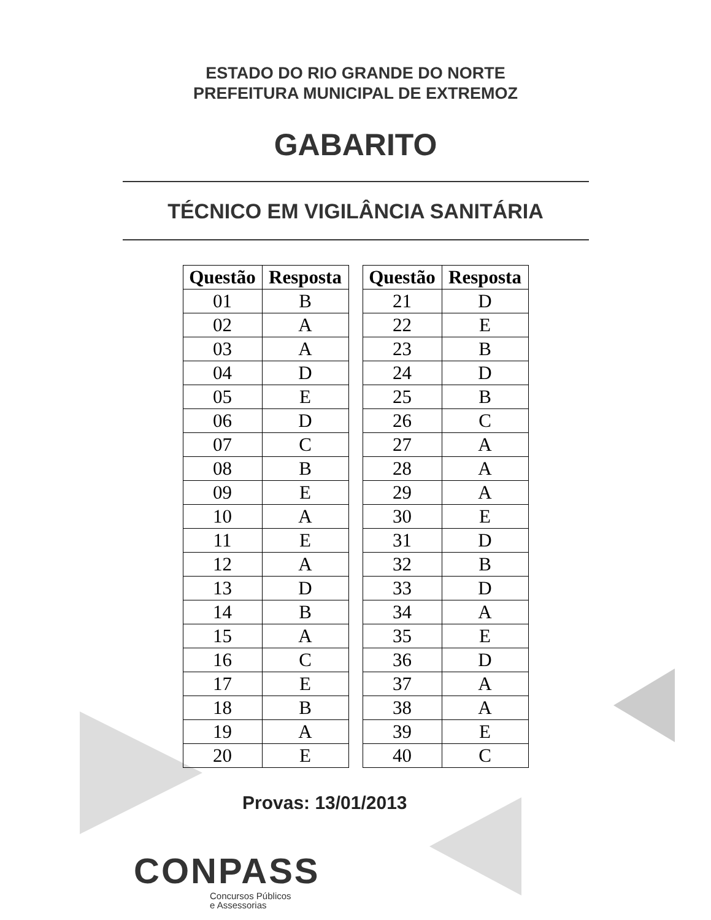ESTADO DO RIO GRANDE DO NORTE
PREFEITURA MUNICIPAL DE EXTREMOZ
GABARITO
TÉCNICO EM VIGILÂNCIA SANITÁRIA
| Questão | Resposta |
| --- | --- |
| 01 | B |
| 02 | A |
| 03 | A |
| 04 | D |
| 05 | E |
| 06 | D |
| 07 | C |
| 08 | B |
| 09 | E |
| 10 | A |
| 11 | E |
| 12 | A |
| 13 | D |
| 14 | B |
| 15 | A |
| 16 | C |
| 17 | E |
| 18 | B |
| 19 | A |
| 20 | E |
| Questão | Resposta |
| --- | --- |
| 21 | D |
| 22 | E |
| 23 | B |
| 24 | D |
| 25 | B |
| 26 | C |
| 27 | A |
| 28 | A |
| 29 | A |
| 30 | E |
| 31 | D |
| 32 | B |
| 33 | D |
| 34 | A |
| 35 | E |
| 36 | D |
| 37 | A |
| 38 | A |
| 39 | E |
| 40 | C |
Provas: 13/01/2013
CONPASS
Concursos Públicos
e Assessorias